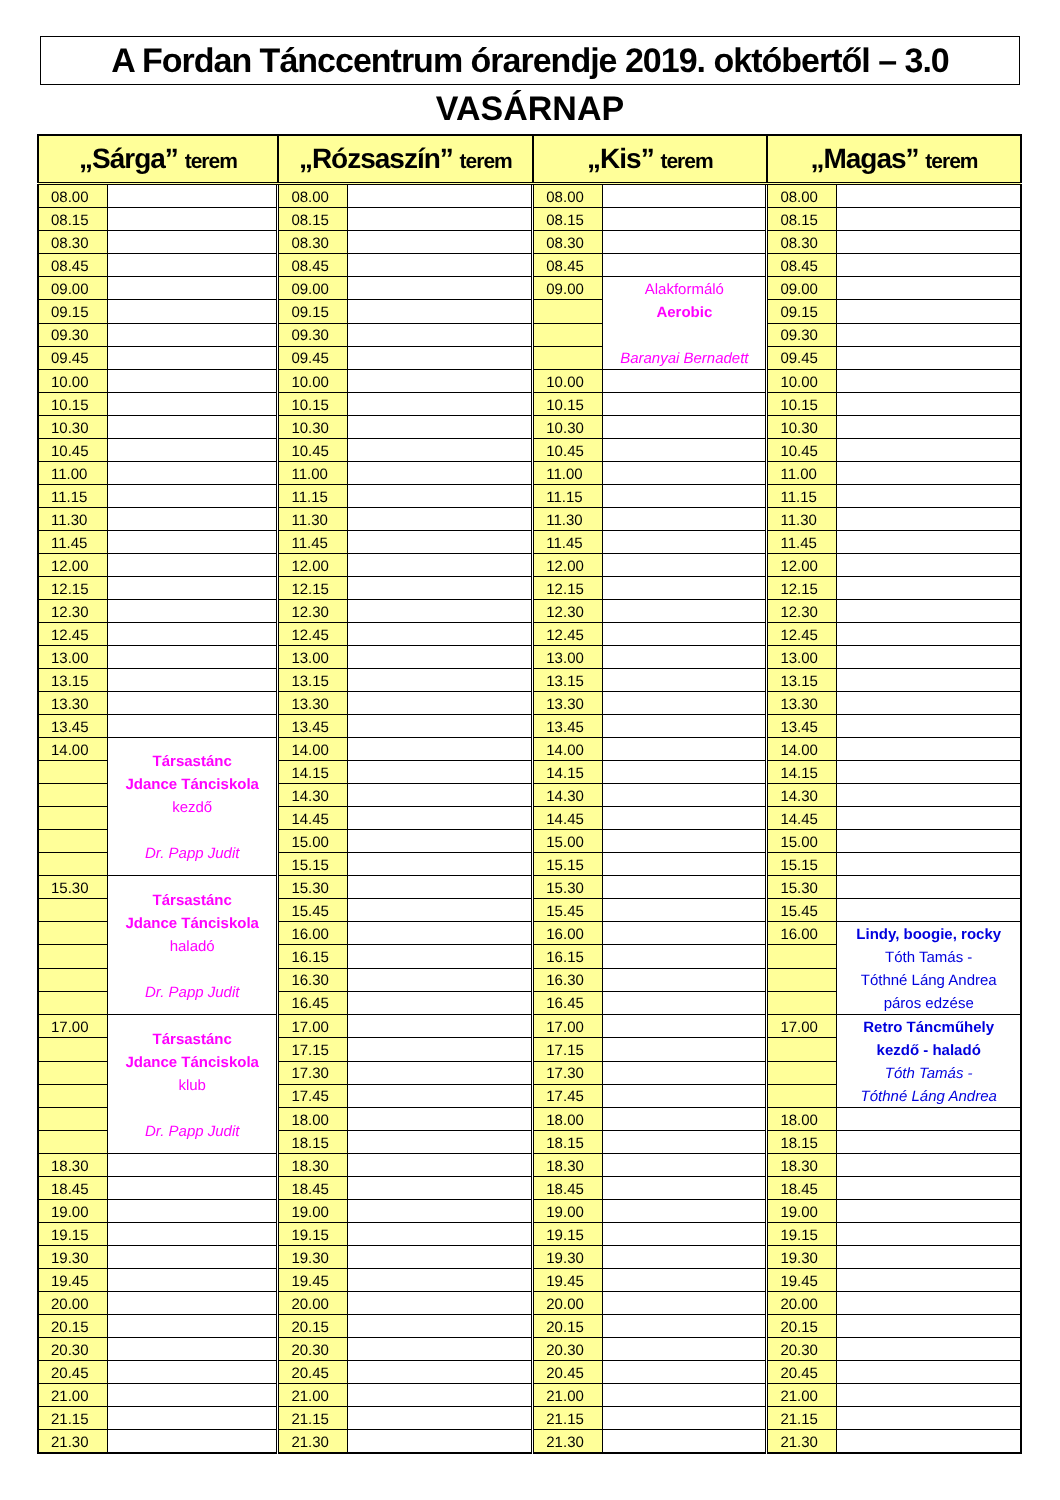A Fordan Tánccentrum órarendje 2019. októbertől – 3.0
VASÁRNAP
| „Sárga” terem | | „Rózsaszín” terem | | „Kis” terem | | „Magas” terem | |
| --- | --- | --- | --- | --- | --- | --- | --- |
| 08.00 | | 08.00 | | 08.00 | | 08.00 | |
| 08.15 | | 08.15 | | 08.15 | | 08.15 | |
| 08.30 | | 08.30 | | 08.30 | | 08.30 | |
| 08.45 | | 08.45 | | 08.45 | | 08.45 | |
| 09.00 | | 09.00 | | 09.00 | Alakformáló Aerobic Baranyai Bernadett | 09.00 | |
| 09.15 | | 09.15 | | | | 09.15 | |
| 09.30 | | 09.30 | | | | 09.30 | |
| 09.45 | | 09.45 | | | | 09.45 | |
| 10.00 | | 10.00 | | 10.00 | | 10.00 | |
| 10.15 | | 10.15 | | 10.15 | | 10.15 | |
| 10.30 | | 10.30 | | 10.30 | | 10.30 | |
| 10.45 | | 10.45 | | 10.45 | | 10.45 | |
| 11.00 | | 11.00 | | 11.00 | | 11.00 | |
| 11.15 | | 11.15 | | 11.15 | | 11.15 | |
| 11.30 | | 11.30 | | 11.30 | | 11.30 | |
| 11.45 | | 11.45 | | 11.45 | | 11.45 | |
| 12.00 | | 12.00 | | 12.00 | | 12.00 | |
| 12.15 | | 12.15 | | 12.15 | | 12.15 | |
| 12.30 | | 12.30 | | 12.30 | | 12.30 | |
| 12.45 | | 12.45 | | 12.45 | | 12.45 | |
| 13.00 | | 13.00 | | 13.00 | | 13.00 | |
| 13.15 | | 13.15 | | 13.15 | | 13.15 | |
| 13.30 | | 13.30 | | 13.30 | | 13.30 | |
| 13.45 | | 13.45 | | 13.45 | | 13.45 | |
| 14.00 | Társastánc Jdance Tánciskola kezdő Dr. Papp Judit | 14.00 | | 14.00 | | 14.00 | |
| | | 14.15 | | 14.15 | | 14.15 | |
| | | 14.30 | | 14.30 | | 14.30 | |
| | | 14.45 | | 14.45 | | 14.45 | |
| | | 15.00 | | 15.00 | | 15.00 | |
| | | 15.15 | | 15.15 | | 15.15 | |
| 15.30 | Társastánc Jdance Tánciskola haladó Dr. Papp Judit | 15.30 | | 15.30 | | 15.30 | |
| | | 15.45 | | 15.45 | | 15.45 | |
| | | 16.00 | | 16.00 | | 16.00 | Lindy, boogie, rocky Tóth Tamás - Tóthné Láng Andrea páros edzése |
| | | 16.15 | | 16.15 | | | |
| | | 16.30 | | 16.30 | | | |
| | | 16.45 | | 16.45 | | | |
| 17.00 | Társastánc Jdance Tánciskola klub Dr. Papp Judit | 17.00 | | 17.00 | | 17.00 | Retro Táncműhely kezdő - haladó Tóth Tamás - Tóthné Láng Andrea |
| | | 17.15 | | 17.15 | | | |
| | | 17.30 | | 17.30 | | | |
| | | 17.45 | | 17.45 | | | |
| | | 18.00 | | 18.00 | | 18.00 | |
| | | 18.15 | | 18.15 | | 18.15 | |
| 18.30 | | 18.30 | | 18.30 | | 18.30 | |
| 18.45 | | 18.45 | | 18.45 | | 18.45 | |
| 19.00 | | 19.00 | | 19.00 | | 19.00 | |
| 19.15 | | 19.15 | | 19.15 | | 19.15 | |
| 19.30 | | 19.30 | | 19.30 | | 19.30 | |
| 19.45 | | 19.45 | | 19.45 | | 19.45 | |
| 20.00 | | 20.00 | | 20.00 | | 20.00 | |
| 20.15 | | 20.15 | | 20.15 | | 20.15 | |
| 20.30 | | 20.30 | | 20.30 | | 20.30 | |
| 20.45 | | 20.45 | | 20.45 | | 20.45 | |
| 21.00 | | 21.00 | | 21.00 | | 21.00 | |
| 21.15 | | 21.15 | | 21.15 | | 21.15 | |
| 21.30 | | 21.30 | | 21.30 | | 21.30 | |